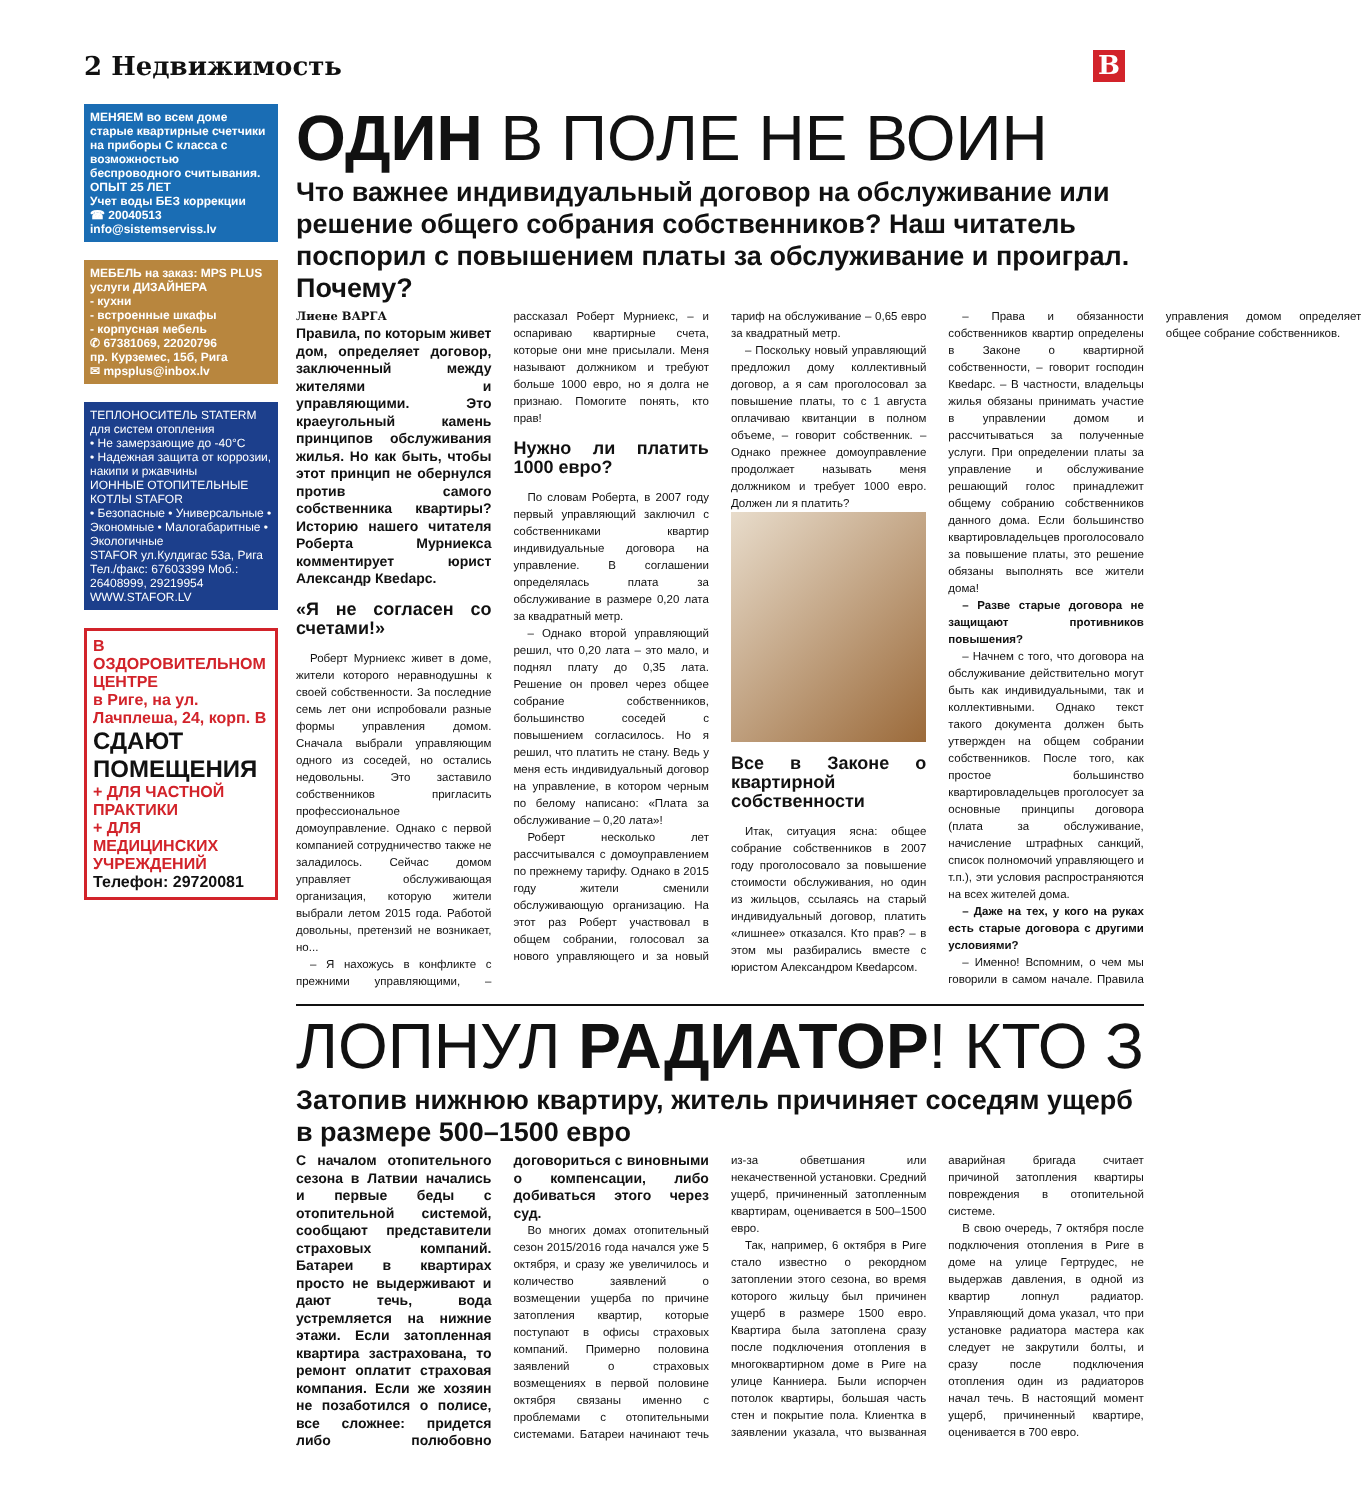2 Недвижимость
B
МЕНЯЕМ во всем доме старые квартирные счетчики на приборы C класса с возможностью беспроводного считывания. ОПЫТ 25 ЛЕТ
Учет воды БЕЗ коррекции
☎ 20040513
info@sistemserviss.lv
МЕБЕЛЬ на заказ: MPS PLUS услуги ДИЗАЙНЕРА
- кухни
- встроенные шкафы
- корпусная мебель
✆ 67381069, 22020796
пр. Курземес, 15б, Рига
✉ mpsplus@inbox.lv
ТЕПЛОНОСИТЕЛЬ STATERM для систем отопления
• Не замерзающие до -40°C
• Надежная защита от коррозии, накипи и ржавчины
ИОННЫЕ ОТОПИТЕЛЬНЫЕ КОТЛЫ STAFOR
• Безопасные • Универсальные • Экономные • Малогабаритные • Экологичные
STAFOR ул.Кулдигас 53а, Рига Тел./факс: 67603399 Моб.: 26408999, 29219954 WWW.STAFOR.LV
В ОЗДОРОВИТЕЛЬНОМ ЦЕНТРЕ
в Риге, на ул. Лачплеша, 24, корп. В
СДАЮТ ПОМЕЩЕНИЯ
+ ДЛЯ ЧАСТНОЙ ПРАКТИКИ
+ ДЛЯ МЕДИЦИНСКИХ УЧРЕЖДЕНИЙ
Телефон: 29720081
ОДИН В ПОЛЕ НЕ ВОИН
Что важнее индивидуальный договор на обслуживание или решение общего собрания собственников? Наш читатель поспорил с повышением платы за обслуживание и проиграл. Почему?
Лиене ВАРГА
Правила, по которым живет дом, определяет договор, заключенный между жителями и управляющими. Это краеугольный камень принципов обслуживания жилья. Но как быть, чтобы этот принцип не обернулся против самого собственника квартиры? Историю нашего читателя Роберта Мурниекса комментирует юрист Александр Квedaрс.
«Я не согласен со счетами!»
Роберт Мурниекс живет в доме, жители которого неравнодушны к своей собственности. За последние семь лет они испробовали разные формы управления домом. Сначала выбрали управляющим одного из соседей, но остались недовольны. Это заставило собственников пригласить профессиональное домоуправление. Однако с первой компанией сотрудничество также не заладилось. Сейчас домом управляет обслуживающая организация, которую жители выбрали летом 2015 года. Работой довольны, претензий не возникает, но...
– Я нахожусь в конфликте с прежними управляющими, – рассказал Роберт Мурниекс, – и оспариваю квартирные счета, которые они мне присылали. Меня называют должником и требуют больше 1000 евро, но я долга не признаю. Помогите понять, кто прав!
Нужно ли платить 1000 евро?
По словам Роберта, в 2007 году первый управляющий заключил с собственниками квартир индивидуальные договора на управление. В соглашении определялась плата за обслуживание в размере 0,20 лата за квадратный метр.
– Однако второй управляющий решил, что 0,20 лата – это мало, и поднял плату до 0,35 лата. Решение он провел через общее собрание собственников, большинство соседей с повышением согласилось. Но я решил, что платить не стану. Ведь у меня есть индивидуальный договор на управление, в котором черным по белому написано: «Плата за обслуживание – 0,20 лата»!
Роберт несколько лет рассчитывался с домоуправлением по прежнему тарифу. Однако в 2015 году жители сменили обслуживающую организацию. На этот раз Роберт участвовал в общем собрании, голосовал за нового управляющего и за новый тариф на обслуживание – 0,65 евро за квадратный метр.
– Поскольку новый управляющий предложил дому коллективный договор, а я сам проголосовал за повышение платы, то с 1 августа оплачиваю квитанции в полном объеме, – говорит собственник. – Однако прежнее домоуправление продолжает называть меня должником и требует 1000 евро. Должен ли я платить?
Все в Законе о квартирной собственности
Итак, ситуация ясна: общее собрание собственников в 2007 году проголосовало за повышение стоимости обслуживания, но один из жильцов, ссылаясь на старый индивидуальный договор, платить «лишнее» отказался. Кто прав? – в этом мы разбирались вместе с юристом Александром Квеdaрсом.
– Права и обязанности собственников квартир определены в Законе о квартирной собственности, – говорит господин Квеdaрс. – В частности, владельцы жилья обязаны принимать участие в управлении домом и рассчитываться за полученные услуги. При определении платы за управление и обслуживание решающий голос принадлежит общему собранию собственников данного дома. Если большинство квартировладельцев проголосовало за повышение платы, это решение обязаны выполнять все жители дома!
– Разве старые договора не защищают противников повышения?
– Начнем с того, что договора на обслуживание действительно могут быть как индивидуальными, так и коллективными. Однако текст такого документа должен быть утвержден на общем собрании собственников. После того, как простое большинство квартировладельцев проголосует за основные принципы договора (плата за обслуживание, начисление штрафных санкций, список полномочий управляющего и т.п.), эти условия распространяются на всех жителей дома.
– Даже на тех, у кого на руках есть старые договора с другими условиями?
– Именно! Вспомним, о чем мы говорили в самом начале. Правила управления домом определяет общее собрание собственников.
ЛОПНУЛ РАДИАТОР! КТО З
Затопив нижнюю квартиру, житель причиняет соседям ущерб в размере 500–1500 евро
С началом отопительного сезона в Латвии начались и первые беды с отопительной системой, сообщают представители страховых компаний. Батареи в квартирах просто не выдерживают и дают течь, вода устремляется на нижние этажи. Если затопленная квартира застрахована, то ремонт оплатит страховая компания. Если же хозяин не позаботился о полисе, все сложнее: придется либо полюбовно договориться с виновными о компенсации, либо добиваться этого через суд.
Во многих домах отопительный сезон 2015/2016 года начался уже 5 октября, и сразу же увеличилось и количество заявлений о возмещении ущерба по причине затопления квартир, которые поступают в офисы страховых компаний. Примерно половина заявлений о страховых возмещениях в первой половине октября связаны именно с проблемами с отопительными системами. Батареи начинают течь из-за обветшания или некачественной установки. Средний ущерб, причиненный затопленным квартирам, оценивается в 500–1500 евро.
Так, например, 6 октября в Риге стало известно о рекордном затоплении этого сезона, во время которого жильцу был причинен ущерб в размере 1500 евро. Квартира была затоплена сразу после подключения отопления в многоквартирном доме в Риге на улице Канниера. Были испорчен потолок квартиры, большая часть стен и покрытие пола. Клиентка в заявлении указала, что вызванная аварийная бригада считает причиной затопления квартиры повреждения в отопительной системе.
В свою очередь, 7 октября после подключения отопления в Риге в доме на улице Гертрудес, не выдержав давления, в одной из квартир лопнул радиатор. Управляющий дома указал, что при установке радиатора мастера как следует не закрутили болты, и сразу после подключения отопления один из радиаторов начал течь. В настоящий момент ущерб, причиненный квартире, оценивается в 700 евро.